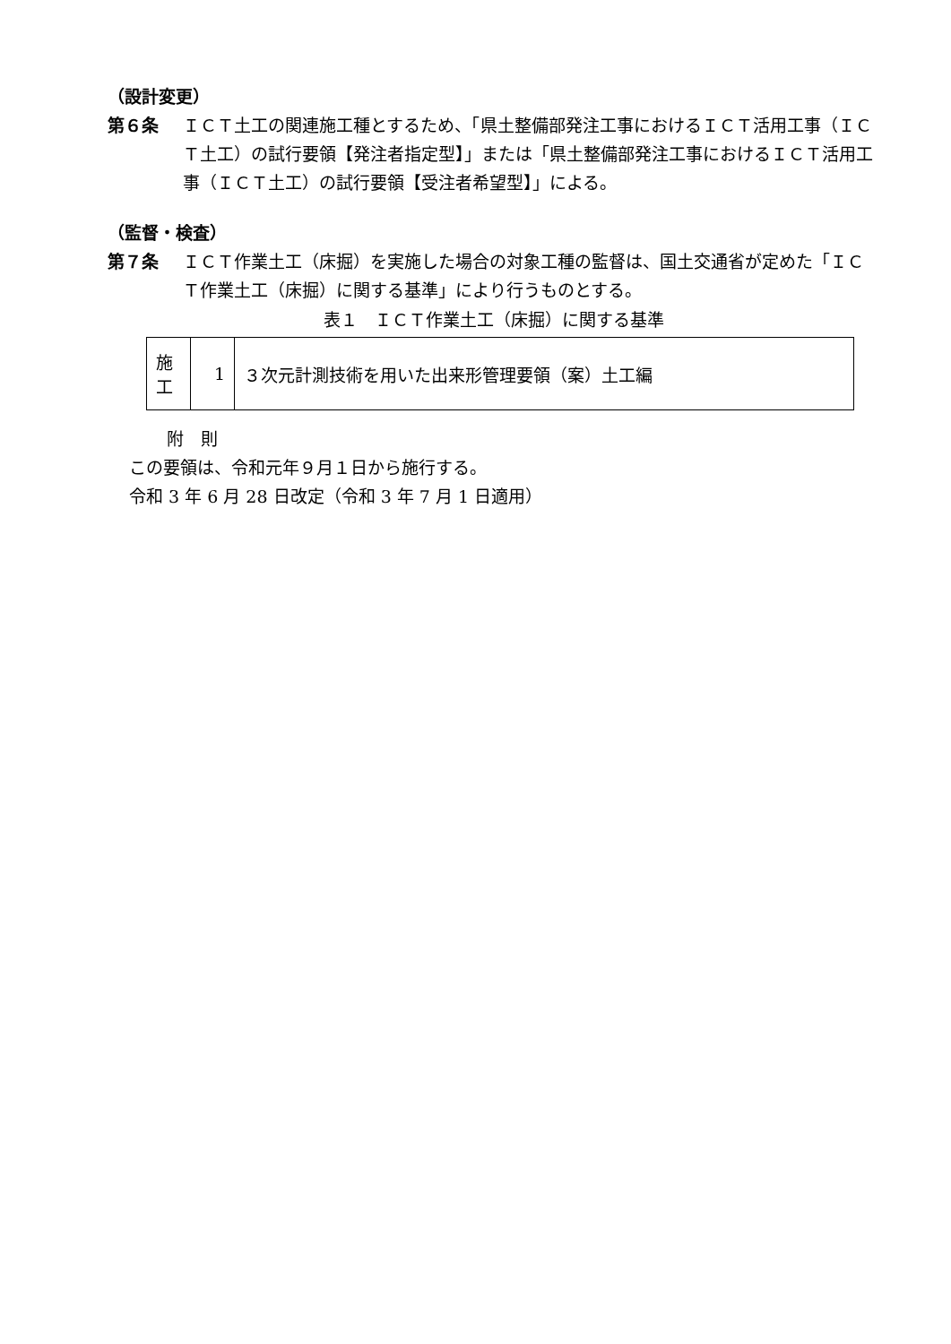（設計変更）
第６条 ＩＣＴ土工の関連施工種とするため、「県土整備部発注工事におけるＩＣＴ活用工事（ＩＣＴ土工）の試行要領【発注者指定型】」または「県土整備部発注工事におけるＩＣＴ活用工事（ＩＣＴ土工）の試行要領【受注者希望型】」による。
（監督・検査）
第７条 ＩＣＴ作業土工（床掘）を実施した場合の対象工種の監督は、国土交通省が定めた「ＩＣＴ作業土工（床掘）に関する基準」により行うものとする。
表１　ＩＣＴ作業土工（床掘）に関する基準
| 施 工 | 1 | ３次元計測技術を用いた出来形管理要領（案）土工編 |
附　則
この要領は、令和元年９月１日から施行する。
令和 3 年 6 月 28 日改定（令和 3 年 7 月 1 日適用）